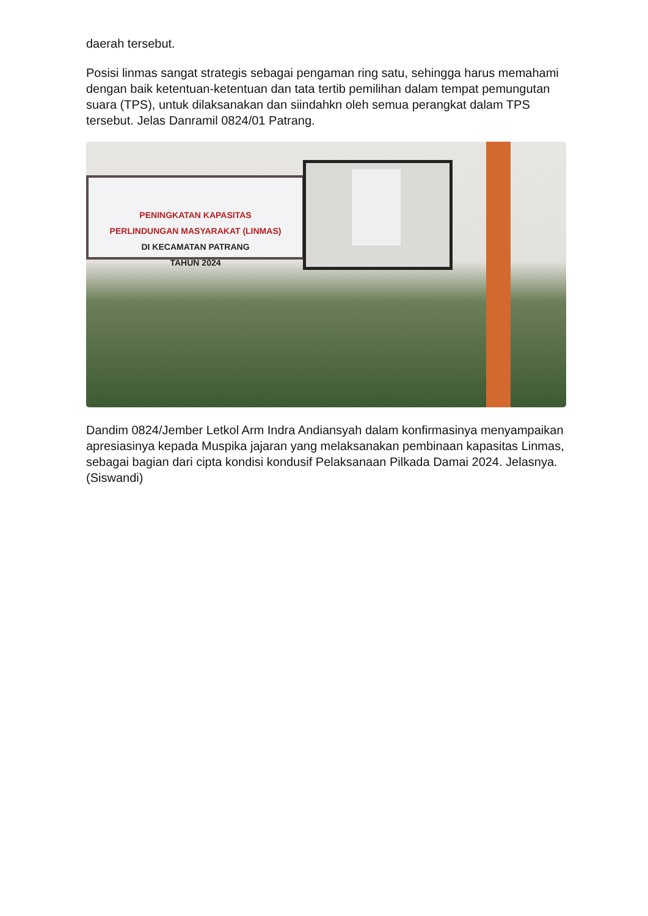daerah tersebut.
Posisi linmas sangat strategis sebagai pengaman ring satu, sehingga harus memahami dengan baik ketentuan-ketentuan dan tata tertib pemilihan dalam tempat pemungutan suara (TPS), untuk dilaksanakan dan siindahkn oleh semua perangkat dalam TPS tersebut. Jelas Danramil 0824/01 Patrang.
PENINGKATAN KAPASITAS
PERLINDUNGAN MASYARAKAT (LINMAS)
DI KECAMATAN PATRANG
TAHUN 2024
Dandim 0824/Jember Letkol Arm Indra Andiansyah dalam konfirmasinya menyampaikan apresiasinya kepada Muspika jajaran yang melaksanakan pembinaan kapasitas Linmas, sebagai bagian dari cipta kondisi kondusif Pelaksanaan Pilkada Damai 2024. Jelasnya. (Siswandi)